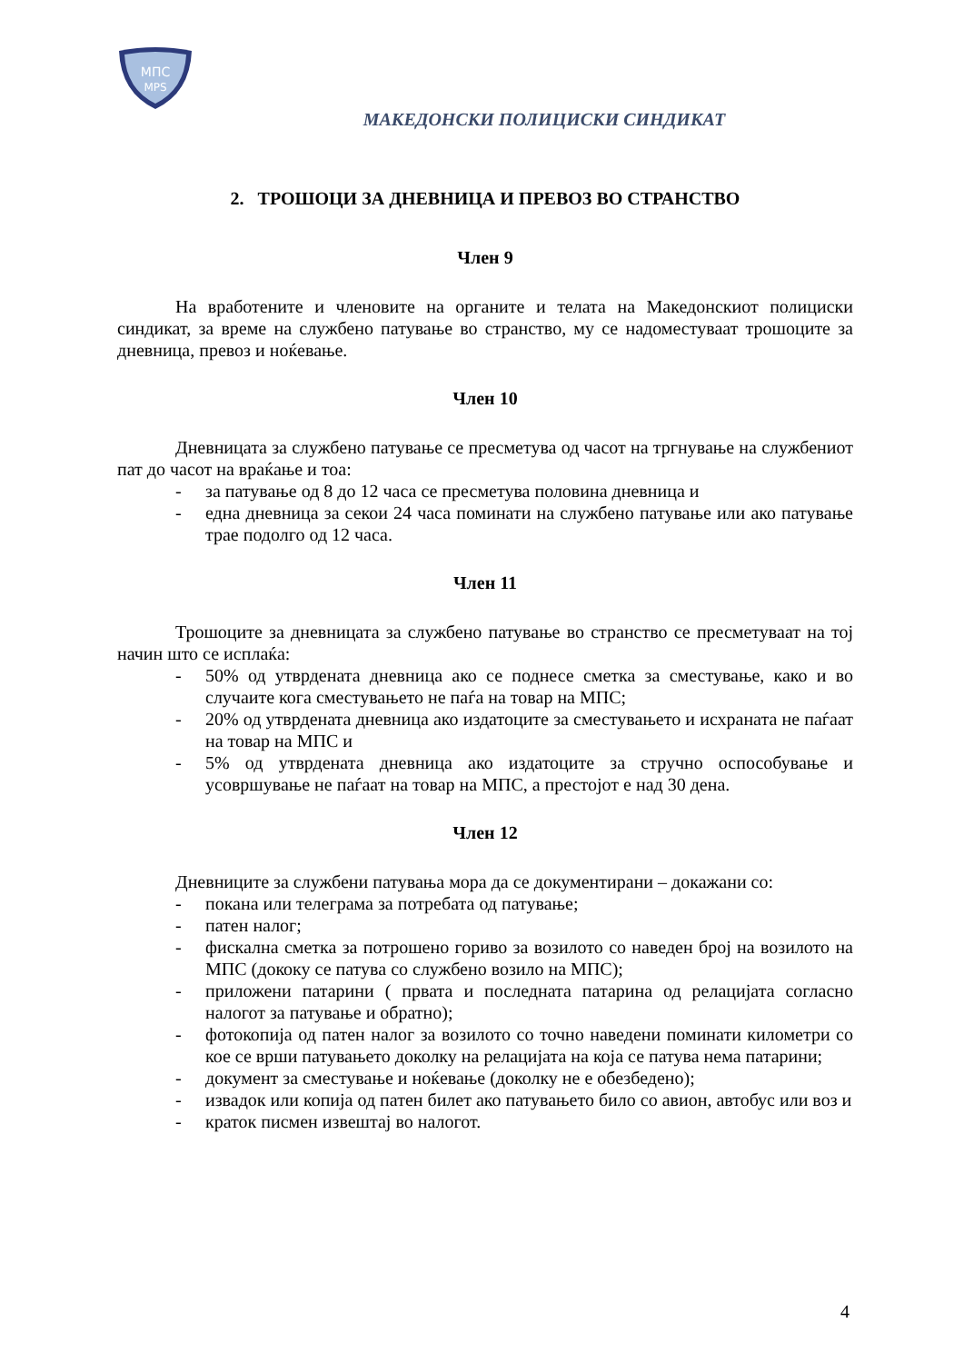МПС
MPS
МАКЕДОНСКИ ПОЛИЦИСКИ СИНДИКАТ
2. ТРОШОЦИ ЗА ДНЕВНИЦА И ПРЕВОЗ ВО СТРАНСТВО
Член 9
На вработените и членовите на органите и телата на Македонскиот полициски синдикат, за време на службено патување во странство, му се надоместуваат трошоците за дневница, превоз и ноќевање.
Член 10
Дневницата за службено патување се пресметува од часот на тргнување на службениот пат до часот на враќање и тоа:
- за патување од 8 до 12 часа се пресметува половина дневница и
- една дневница за секои 24 часа поминати на службено патување или ако патување трае подолго од 12 часа.
Член 11
Трошоците за дневницата за службено патување во странство се пресметуваат на тој начин што се исплаќа:
- 50% од утврдената дневница ако се поднесе сметка за сместување, како и во случаите кога сместувањето не паѓа на товар на МПС;
- 20% од утврдената дневница ако издатоците за сместувањето и исхраната не паѓаат на товар на МПС и
- 5% од утврдената дневница ако издатоците за стручно оспособување и усовршување не паѓаат на товар на МПС, а престојот е над 30 дена.
Член 12
Дневниците за службени патувања мора да се документирани – докажани со:
- покана или телеграма за потребата од патување;
- патен налог;
- фискална сметка за потрошено гориво за возилото со наведен број на возилото на МПС (дококу се патува со службено возило на МПС);
- приложени патарини ( првата и последната патарина од релацијата согласно налогот за патување и обратно);
- фотокопија од патен налог за возилото со точно наведени поминати километри со кое се врши патувањето доколку на релацијата на која се патува нема патарини;
- документ за сместување и ноќевање (доколку не е обезбедено);
- извадок или копија од патен билет ако патувањето било со авион, автобус или воз и
- краток писмен извештај во налогот.
4